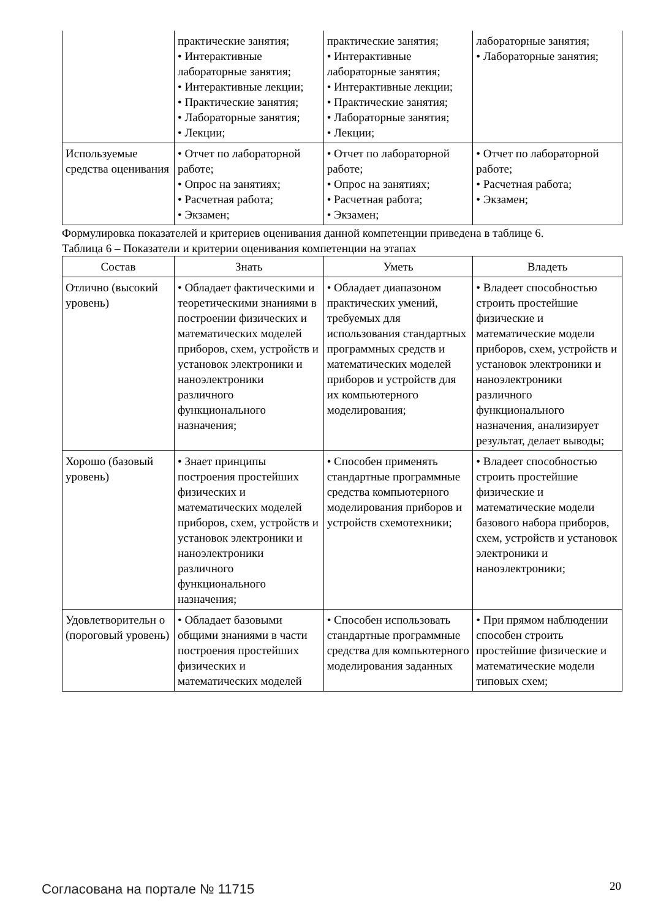| | практические занятия; • Интерактивные лабораторные занятия; • Интерактивные лекции; • Практические занятия; • Лабораторные занятия; • Лекции; | практические занятия; • Интерактивные лабораторные занятия; • Интерактивные лекции; • Практические занятия; • Лабораторные занятия; • Лекции; | лабораторные занятия; • Лабораторные занятия; |
| Используемые средства оценивания | • Отчет по лабораторной работе; • Опрос на занятиях; • Расчетная работа; • Экзамен; | • Отчет по лабораторной работе; • Опрос на занятиях; • Расчетная работа; • Экзамен; | • Отчет по лабораторной работе; • Расчетная работа; • Экзамен; |
Формулировка показателей и критериев оценивания данной компетенции приведена в таблице 6.
Таблица 6 – Показатели и критерии оценивания компетенции на этапах
| Состав | Знать | Уметь | Владеть |
| --- | --- | --- | --- |
| Отлично (высокий уровень) | • Обладает фактическими и теоретическими знаниями в построении физических и математических моделей приборов, схем, устройств и установок электроники и наноэлектроники различного функционального назначения; | • Обладает диапазоном практических умений, требуемых для использования стандартных программных средств и математических моделей приборов и устройств для их компьютерного моделирования; | • Владеет способностью строить простейшие физические и математические модели приборов, схем, устройств и установок электроники и наноэлектроники различного функционального назначения, анализирует результат, делает выводы; |
| Хорошо (базовый уровень) | • Знает принципы построения простейших физических и математических моделей приборов, схем, устройств и установок электроники и наноэлектроники различного функционального назначения; | • Способен применять стандартные программные средства компьютерного моделирования приборов и устройств схемотехники; | • Владеет способностью строить простейшие физические и математические модели базового набора приборов, схем, устройств и установок электроники и наноэлектроники; |
| Удовлетворительн о (пороговый уровень) | • Обладает базовыми общими знаниями в части построения простейших физических и математических моделей | • Способен использовать стандартные программные средства для компьютерного моделирования заданных | • При прямом наблюдении способен строить простейшие физические и математические модели типовых схем; |
Согласована на портале № 11715 20